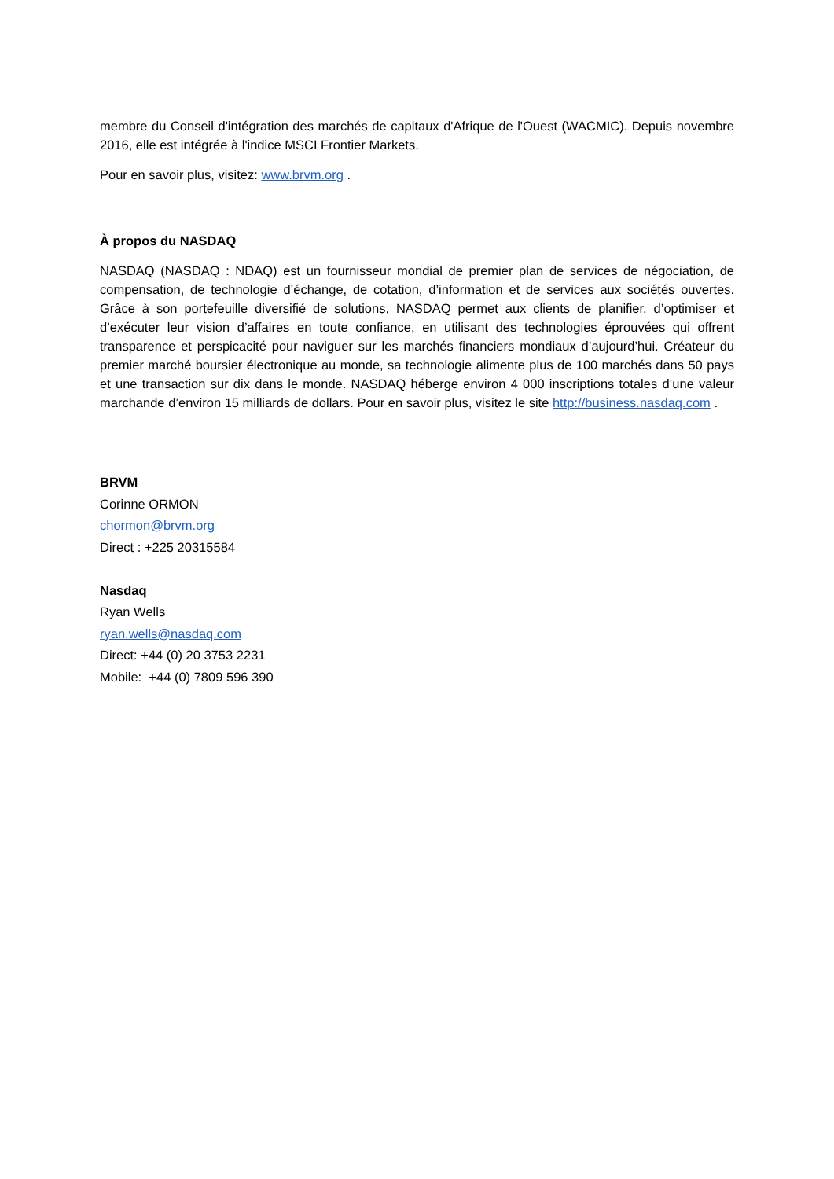membre du Conseil d'intégration des marchés de capitaux d'Afrique de l'Ouest (WACMIC). Depuis novembre 2016, elle est intégrée à l'indice MSCI Frontier Markets.
Pour en savoir plus, visitez: www.brvm.org .
À propos du NASDAQ
NASDAQ (NASDAQ : NDAQ) est un fournisseur mondial de premier plan de services de négociation, de compensation, de technologie d’échange, de cotation, d’information et de services aux sociétés ouvertes. Grâce à son portefeuille diversifié de solutions, NASDAQ permet aux clients de planifier, d’optimiser et d’exécuter leur vision d’affaires en toute confiance, en utilisant des technologies éprouvées qui offrent transparence et perspicacité pour naviguer sur les marchés financiers mondiaux d’aujourd’hui. Créateur du premier marché boursier électronique au monde, sa technologie alimente plus de 100 marchés dans 50 pays et une transaction sur dix dans le monde. NASDAQ héberge environ 4 000 inscriptions totales d’une valeur marchande d’environ 15 milliards de dollars. Pour en savoir plus, visitez le site http://business.nasdaq.com .
BRVM
Corinne ORMON
chormon@brvm.org
Direct : +225 20315584
Nasdaq
Ryan Wells
ryan.wells@nasdaq.com
Direct: +44 (0) 20 3753 2231
Mobile: +44 (0) 7809 596 390